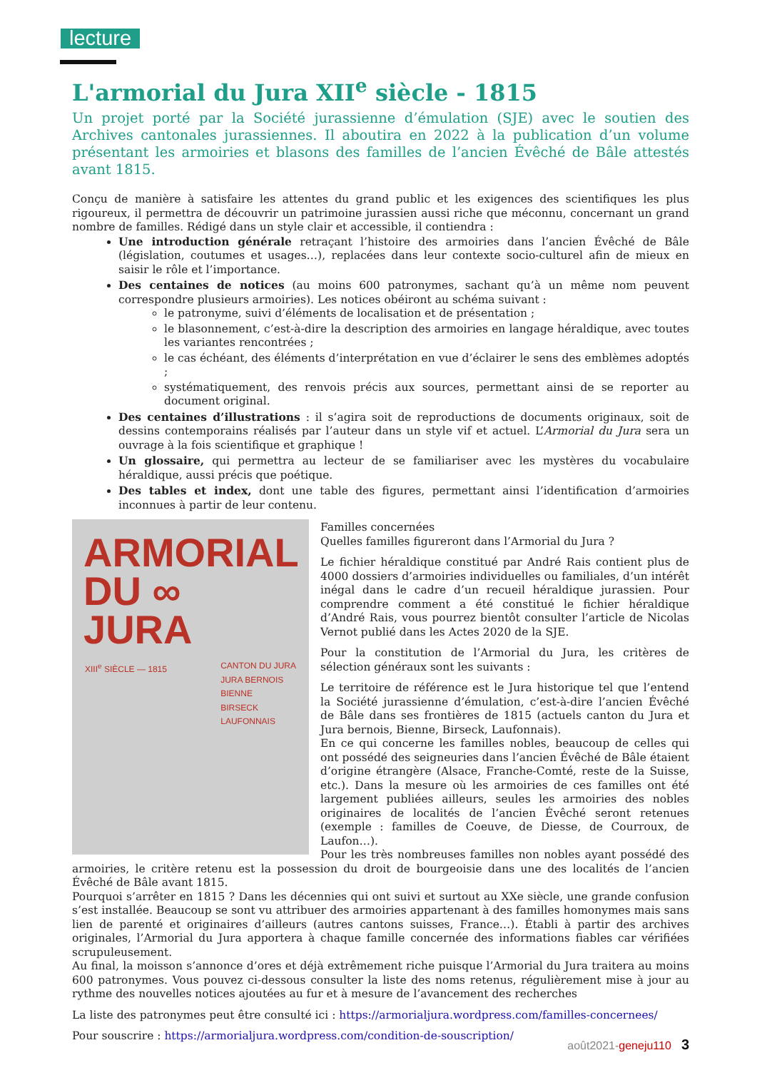lecture
L'armorial du Jura XII<sup>e</sup> siècle - 1815
Un projet porté par la Société jurassienne d’émulation (SJE) avec le soutien des Archives cantonales jurassiennes. Il aboutira en 2022 à la publication d’un volume présentant les armoiries et blasons des familles de l’ancien Évêché de Bâle attestés avant 1815.
Conçu de manière à satisfaire les attentes du grand public et les exigences des scientifiques les plus rigoureux, il permettra de découvrir un patrimoine jurassien aussi riche que méconnu, concernant un grand nombre de familles. Rédigé dans un style clair et accessible, il contiendra :
Une introduction générale retraçant l’histoire des armoiries dans l’ancien Évêché de Bâle (législation, coutumes et usages…), replacées dans leur contexte socio-culturel afin de mieux en saisir le rôle et l’importance.
Des centaines de notices (au moins 600 patronymes, sachant qu’à un même nom peuvent correspondre plusieurs armoiries). Les notices obéiront au schéma suivant :
le patronyme, suivi d’éléments de localisation et de présentation ;
le blasonnement, c’est-à-dire la description des armoiries en langage héraldique, avec toutes les variantes rencontrées ;
le cas échéant, des éléments d’interprétation en vue d’éclairer le sens des emblèmes adoptés ;
systématiquement, des renvois précis aux sources, permettant ainsi de se reporter au document original.
Des centaines d’illustrations : il s’agira soit de reproductions de documents originaux, soit de dessins contemporains réalisés par l’auteur dans un style vif et actuel. L’Armorial du Jura sera un ouvrage à la fois scientifique et graphique !
Un glossaire, qui permettra au lecteur de se familiariser avec les mystères du vocabulaire héraldique, aussi précis que poétique.
Des tables et index, dont une table des figures, permettant ainsi l’identification d’armoiries inconnues à partir de leur contenu.
ARMORIAL
DU ∞ JURA
XIII<sup>e</sup> SIÈCLE — 1815 CANTON DU JURA
JURA BERNOIS
BIENNE
BIRSECK
LAUFONNAIS
Familles concernées
Quelles familles figureront dans l’Armorial du Jura ?
Le fichier héraldique constitué par André Rais contient plus de 4000 dossiers d’armoiries individuelles ou familiales, d’un intérêt inégal dans le cadre d’un recueil héraldique jurassien. Pour comprendre comment a été constitué le fichier héraldique d’André Rais, vous pourrez bientôt consulter l’article de Nicolas Vernot publié dans les Actes 2020 de la SJE.
Pour la constitution de l’Armorial du Jura, les critères de sélection généraux sont les suivants :
Le territoire de référence est le Jura historique tel que l’entend la Société jurassienne d’émulation, c’est-à-dire l’ancien Évêché de Bâle dans ses frontières de 1815 (actuels canton du Jura et Jura bernois, Bienne, Birseck, Laufonnais).
En ce qui concerne les familles nobles, beaucoup de celles qui ont possédé des seigneuries dans l’ancien Évêché de Bâle étaient d’origine étrangère (Alsace, Franche-Comté, reste de la Suisse, etc.). Dans la mesure où les armoiries de ces familles ont été largement publiées ailleurs, seules les armoiries des nobles originaires de localités de l’ancien Évêché seront retenues (exemple : familles de Coeuve, de Diesse, de Courroux, de Laufon…).
Pour les très nombreuses familles non nobles ayant possédé des armoiries, le critère retenu est la possession du droit de bourgeoisie dans une des localités de l’ancien Évêché de Bâle avant 1815.
Pourquoi s’arrêter en 1815 ? Dans les décennies qui ont suivi et surtout au XXe siècle, une grande confusion s’est installée. Beaucoup se sont vu attribuer des armoiries appartenant à des familles homonymes mais sans lien de parenté et originaires d’ailleurs (autres cantons suisses, France…). Établi à partir des archives originales, l’Armorial du Jura apportera à chaque famille concernée des informations fiables car vérifiées scrupuleusement.
Au final, la moisson s’annonce d’ores et déjà extrêmement riche puisque l’Armorial du Jura traitera au moins 600 patronymes. Vous pouvez ci-dessous consulter la liste des noms retenus, régulièrement mise à jour au rythme des nouvelles notices ajoutées au fur et à mesure de l’avancement des recherches
La liste des patronymes peut être consulté ici : https://armorialjura.wordpress.com/familles-concernees/
Pour souscrire : https://armorialjura.wordpress.com/condition-de-souscription/
août2021-geneju110 3